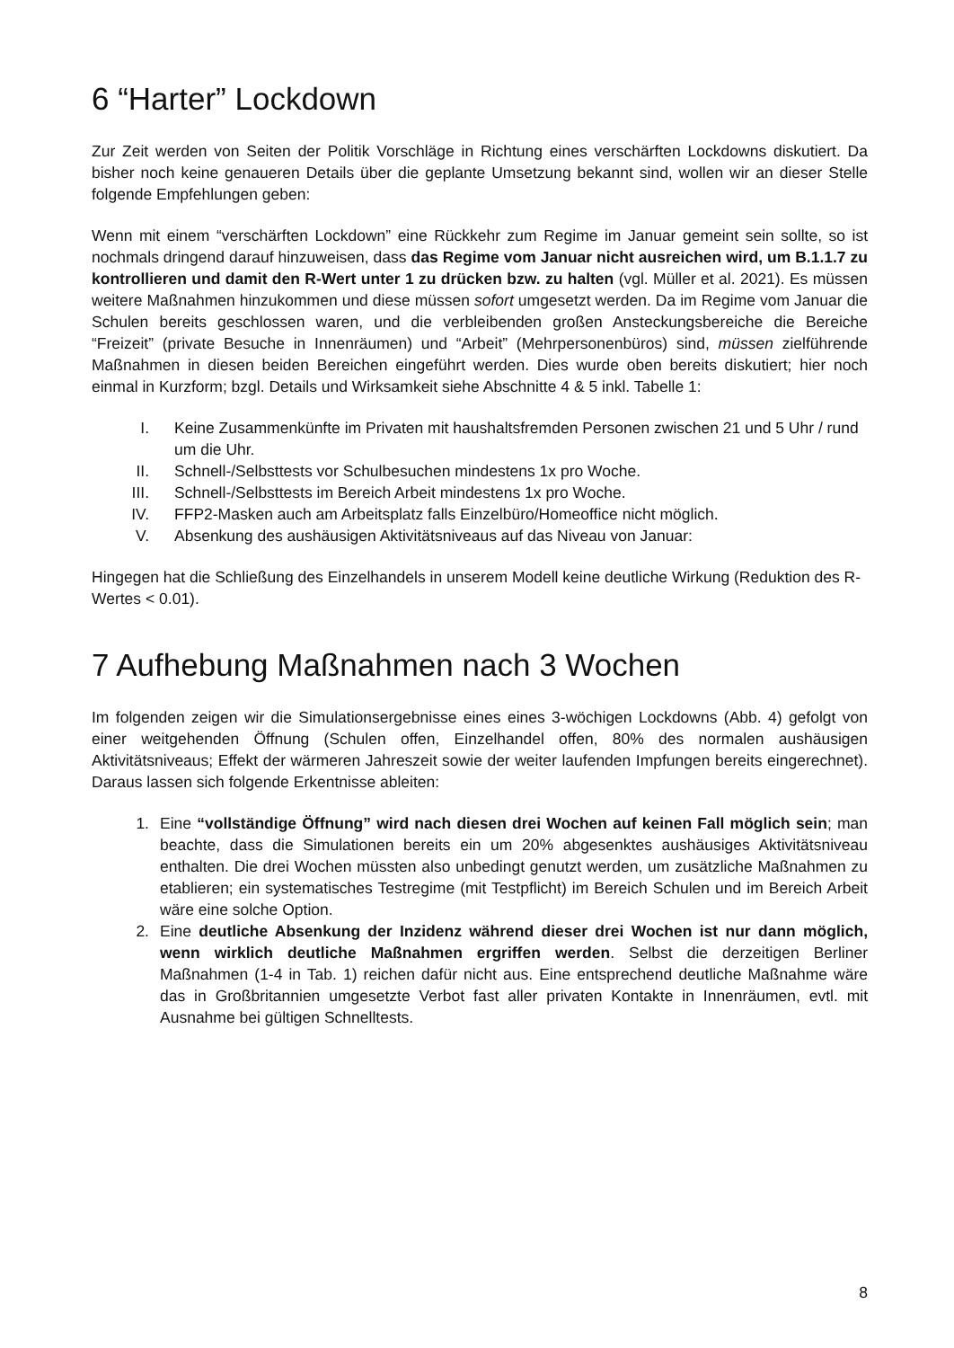6 “Harter” Lockdown
Zur Zeit werden von Seiten der Politik Vorschläge in Richtung eines verschärften Lockdowns diskutiert. Da bisher noch keine genaueren Details über die geplante Umsetzung bekannt sind, wollen wir an dieser Stelle folgende Empfehlungen geben:
Wenn mit einem “verschärften Lockdown” eine Rückkehr zum Regime im Januar gemeint sein sollte, so ist nochmals dringend darauf hinzuweisen, dass das Regime vom Januar nicht ausreichen wird, um B.1.1.7 zu kontrollieren und damit den R-Wert unter 1 zu drücken bzw. zu halten (vgl. Müller et al. 2021). Es müssen weitere Maßnahmen hinzukommen und diese müssen sofort umgesetzt werden. Da im Regime vom Januar die Schulen bereits geschlossen waren, und die verbleibenden großen Ansteckungsbereiche die Bereiche “Freizeit” (private Besuche in Innenräumen) und “Arbeit” (Mehrpersonenbüros) sind, müssen zielführende Maßnahmen in diesen beiden Bereichen eingeführt werden. Dies wurde oben bereits diskutiert; hier noch einmal in Kurzform; bzgl. Details und Wirksamkeit siehe Abschnitte 4 & 5 inkl. Tabelle 1:
I. Keine Zusammenkünfte im Privaten mit haushaltsfremden Personen zwischen 21 und 5 Uhr / rund um die Uhr.
II. Schnell-/Selbsttests vor Schulbesuchen mindestens 1x pro Woche.
III. Schnell-/Selbsttests im Bereich Arbeit mindestens 1x pro Woche.
IV. FFP2-Masken auch am Arbeitsplatz falls Einzelbüro/Homeoffice nicht möglich.
V. Absenkung des aushäusigen Aktivitätsniveaus auf das Niveau von Januar:
Hingegen hat die Schließung des Einzelhandels in unserem Modell keine deutliche Wirkung (Reduktion des R-Wertes < 0.01).
7 Aufhebung Maßnahmen nach 3 Wochen
Im folgenden zeigen wir die Simulationsergebnisse eines eines 3-wöchigen Lockdowns (Abb. 4) gefolgt von einer weitgehenden Öffnung (Schulen offen, Einzelhandel offen, 80% des normalen aushäusigen Aktivitätsniveaus; Effekt der wärmeren Jahreszeit sowie der weiter laufenden Impfungen bereits eingerechnet). Daraus lassen sich folgende Erkentnisse ableiten:
1. Eine “vollständige Öffnung” wird nach diesen drei Wochen auf keinen Fall möglich sein; man beachte, dass die Simulationen bereits ein um 20% abgesenktes aushäusiges Aktivitätsniveau enthalten. Die drei Wochen müssten also unbedingt genutzt werden, um zusätzliche Maßnahmen zu etablieren; ein systematisches Testregime (mit Testpflicht) im Bereich Schulen und im Bereich Arbeit wäre eine solche Option.
2. Eine deutliche Absenkung der Inzidenz während dieser drei Wochen ist nur dann möglich, wenn wirklich deutliche Maßnahmen ergriffen werden. Selbst die derzeitigen Berliner Maßnahmen (1-4 in Tab. 1) reichen dafür nicht aus. Eine entsprechend deutliche Maßnahme wäre das in Großbritannien umgesetzte Verbot fast aller privaten Kontakte in Innenräumen, evtl. mit Ausnahme bei gültigen Schnelltests.
8